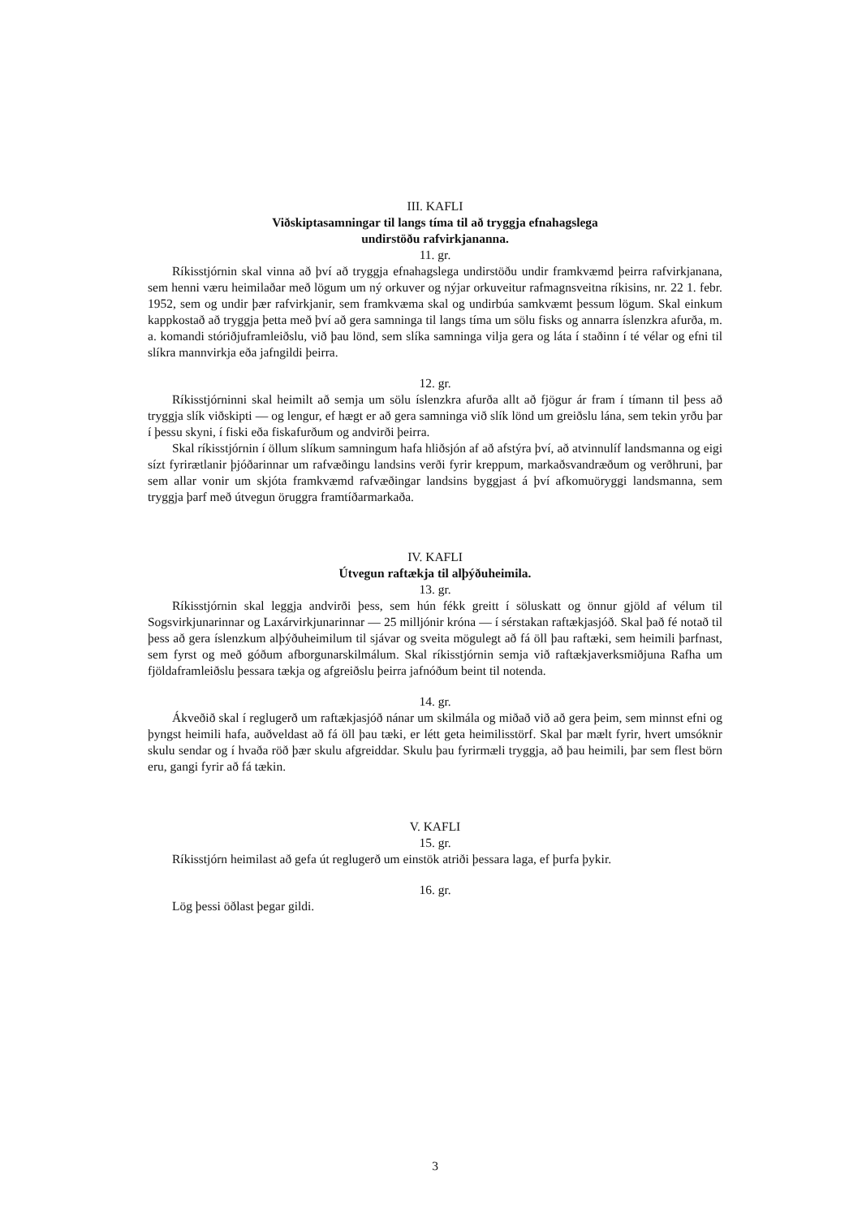III. KAFLI
Viðskiptasamningar til langs tíma til að tryggja efnahagslega
undirstöðu rafvirkjananna.
11. gr.
Ríkisstjórnin skal vinna að því að tryggja efnahagslega undirstöðu undir framkvæmd þeirra rafvirkjanana, sem henni væru heimilaðar með lögum um ný orkuver og nýjar orkuveitur rafmagnsveitna ríkisins, nr. 22 1. febr. 1952, sem og undir þær rafvirkjanir, sem framkvæma skal og undirbúa samkvæmt þessum lögum. Skal einkum kappkostað að tryggja þetta með því að gera samninga til langs tíma um sölu fisks og annarra íslenzkra afurða, m. a. komandi stóriðjuframleiðslu, við þau lönd, sem slíka samninga vilja gera og láta í staðinn í té vélar og efni til slíkra mannvirkja eða jafngildi þeirra.
12. gr.
Ríkisstjórninni skal heimilt að semja um sölu íslenzkra afurða allt að fjögur ár fram í tímann til þess að tryggja slík viðskipti — og lengur, ef hægt er að gera samninga við slík lönd um greiðslu lána, sem tekin yrðu þar í þessu skyni, í fiski eða fiskafurðum og andvirði þeirra.
Skal ríkisstjórnin í öllum slíkum samningum hafa hliðsjón af að afstýra því, að atvinnulíf landsmanna og eigi sízt fyrirætlanir þjóðarinnar um rafvæðingu landsins verði fyrir kreppum, markaðsvandræðum og verðhruni, þar sem allar vonir um skjóta framkvæmd rafvæðingar landsins byggjast á því afkomuöryggi landsmanna, sem tryggja þarf með útvegun öruggra framtíðarmarkaða.
IV. KAFLI
Útvegun raftækja til alþýðuheimila.
13. gr.
Ríkisstjórnin skal leggja andvirði þess, sem hún fékk greitt í söluskatt og önnur gjöld af vélum til Sogsvirkjunarinnar og Laxárvirkjunarinnar — 25 milljónir króna — í sérstakan raftækjasjóð. Skal það fé notað til þess að gera íslenzkum alþýðuheimilum til sjávar og sveita mögulegt að fá öll þau raftæki, sem heimili þarfnast, sem fyrst og með góðum afborgunarskilmálum. Skal ríkisstjórnin semja við raftækjaverksmiðjuna Rafha um fjöldaframleiðslu þessara tækja og afgreiðslu þeirra jafnóðum beint til notenda.
14. gr.
Ákveðið skal í reglugerð um raftækjasjóð nánar um skilmála og miðað við að gera þeim, sem minnst efni og þyngst heimili hafa, auðveldast að fá öll þau tæki, er létt geta heimilisstörf. Skal þar mælt fyrir, hvert umsóknir skulu sendar og í hvaða röð þær skulu afgreiddar. Skulu þau fyrirmæli tryggja, að þau heimili, þar sem flest börn eru, gangi fyrir að fá tækin.
V. KAFLI
15. gr.
Ríkisstjórn heimilast að gefa út reglugerð um einstök atriði þessara laga, ef þurfa þykir.
16. gr.
Lög þessi öðlast þegar gildi.
3